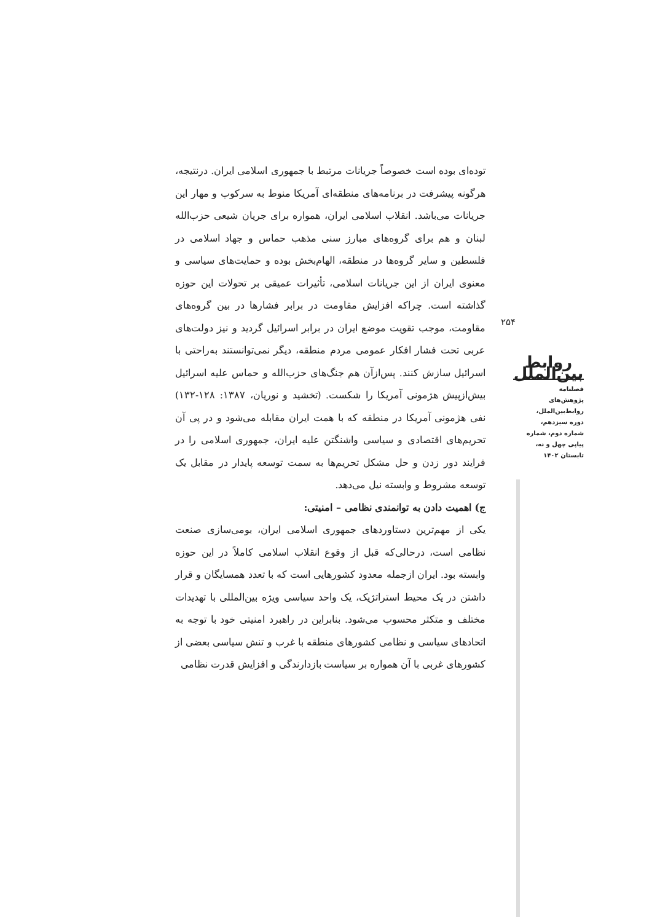توده‌ای بوده است خصوصاً جریانات مرتبط با جمهوری اسلامی ایران. درنتیجه، هرگونه پیشرفت در برنامه‌های منطقه‌ای آمریکا منوط به سرکوب و مهار این جریانات می‌باشد. انقلاب اسلامی ایران، همواره برای جریان شیعی حزب‌الله لبنان و هم برای گروه‌های مبارز سنی مذهب حماس و جهاد اسلامی در فلسطین و سایر گروه‌ها در منطقه، الهام‌بخش بوده و حمایت‌های سیاسی و معنوی ایران از این جریانات اسلامی، تأثیرات عمیقی بر تحولات این حوزه گذاشته است. چراکه افزایش مقاومت در برابر فشارها در بین گروه‌های مقاومت، موجب تقویت موضع ایران در برابر اسرائیل گردید و نیز دولت‌های عربی تحت فشار افکار عمومی مردم منطقه، دیگر نمی‌توانستند به‌راحتی با اسرائیل سازش کنند. پس‌ازآن هم جنگ‌های حزب‌الله و حماس علیه اسرائیل بیش‌ازپیش هژمونی آمریکا را شکست. (تخشید و نوریان، ۱۳۸۷: ۱۲۸-۱۳۲) نفی هژمونی آمریکا در منطقه که با همت ایران مقابله می‌شود و در پی آن تحریم‌های اقتصادی و سیاسی واشنگتن علیه ایران، جمهوری اسلامی را در فرایند دور زدن و حل مشکل تحریم‌ها به سمت توسعه پایدار در مقابل یک توسعه مشروط و وابسته نیل می‌دهد.
ج) اهمیت دادن به توانمندی نظامی – امنیتی:
یکی از مهم‌ترین دستاوردهای جمهوری اسلامی ایران، بومی‌سازی صنعت نظامی است، درحالی‌که قبل از وقوع انقلاب اسلامی کاملاً در این حوزه وابسته بود. ایران ازجمله معدود کشورهایی است که با تعدد همسایگان و قرار داشتن در یک محیط استراتژیک، یک واحد سیاسی ویژه بین‌المللی با تهدیدات مختلف و متکثر محسوب می‌شود. بنابراین در راهبرد امنیتی خود با توجه به اتحادهای سیاسی و نظامی کشورهای منطقه با غرب و تنش سیاسی بعضی از کشورهای غربی با آن همواره بر سیاست بازدارندگی و افزایش قدرت نظامی
۲۵۴
روابط بین‌الملل
فصلنامه
پژوهش‌های
روابط‌بین‌الملل،
دوره سیزدهم،
شماره دوم، شماره
پیاپی چهل و نه،
تابستان ۱۴۰۲